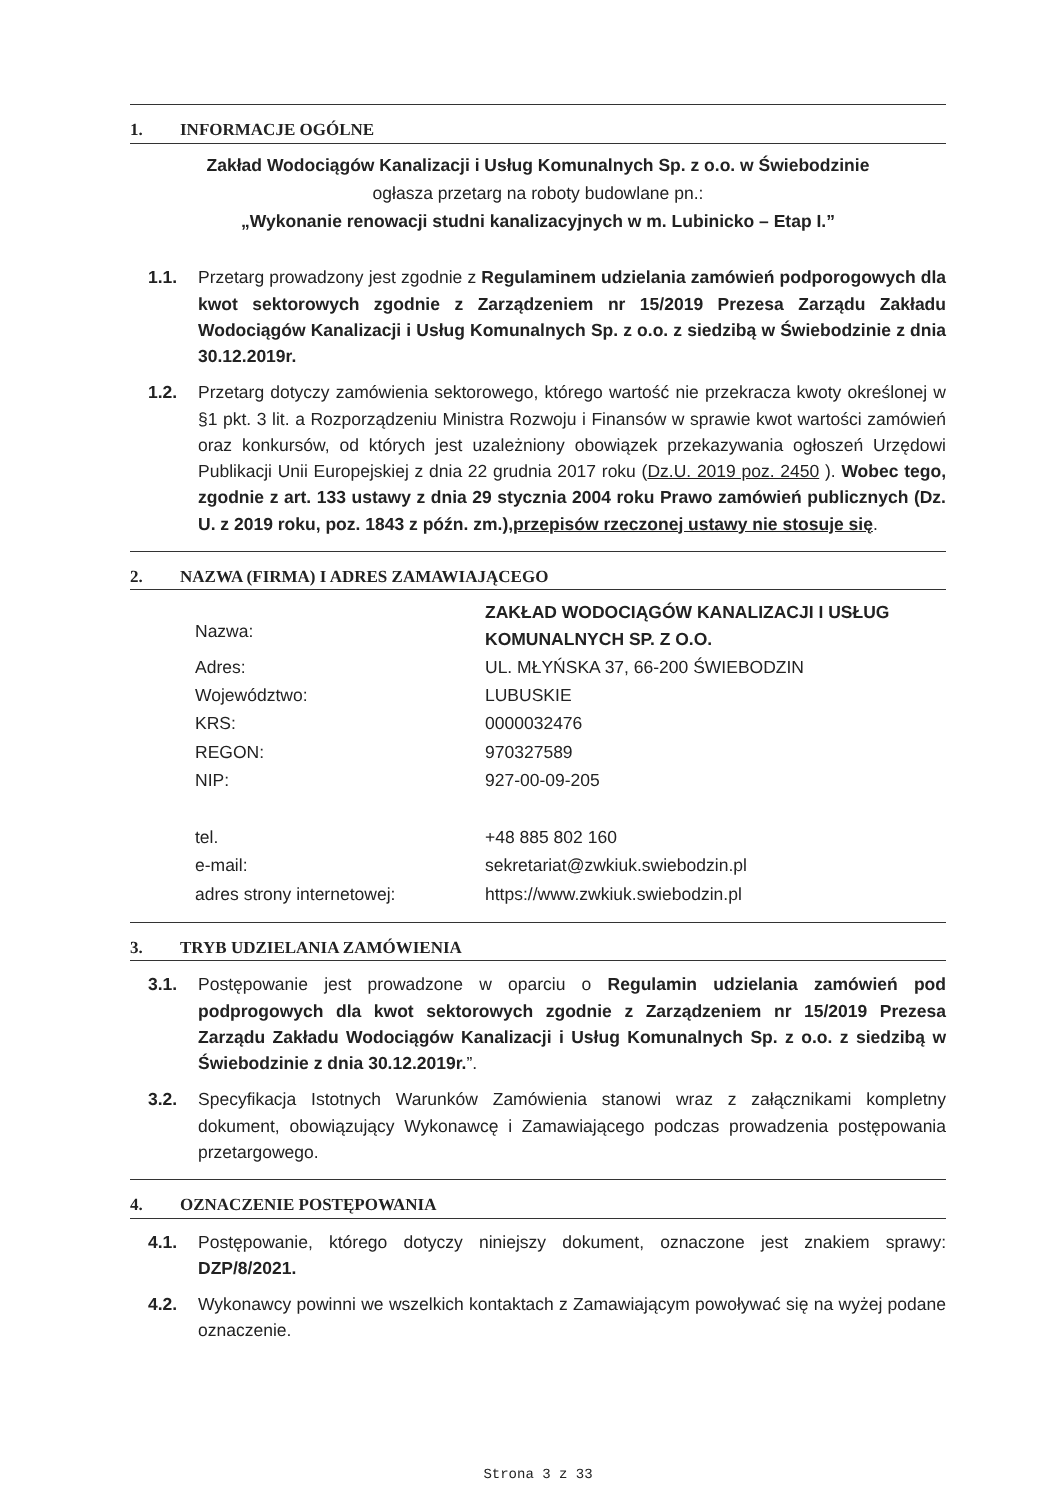1. INFORMACJE OGÓLNE
Zakład Wodociągów Kanalizacji i Usług Komunalnych Sp. z o.o. w Świebodzinie
ogłasza przetarg na roboty budowlane pn.:
„Wykonanie renowacji studni kanalizacyjnych w m. Lubinicko – Etap I.”
1.1. Przetarg prowadzony jest zgodnie z Regulaminem udzielania zamówień podporogowych dla kwot sektorowych zgodnie z Zarządzeniem nr 15/2019 Prezesa Zarządu Zakładu Wodociągów Kanalizacji i Usług Komunalnych Sp. z o.o. z siedzibą w Świebodzinie z dnia 30.12.2019r.
1.2. Przetarg dotyczy zamówienia sektorowego, którego wartość nie przekracza kwoty określonej w §1 pkt. 3 lit. a Rozporządzeniu Ministra Rozwoju i Finansów w sprawie kwot wartości zamówień oraz konkursów, od których jest uzależniony obowiązek przekazywania ogłoszeń Urzędowi Publikacji Unii Europejskiej z dnia 22 grudnia 2017 roku (Dz.U. 2019 poz. 2450 ). Wobec tego, zgodnie z art. 133 ustawy z dnia 29 stycznia 2004 roku Prawo zamówień publicznych (Dz. U. z 2019 roku, poz. 1843 z późn. zm.),przepisów rzeczonej ustawy nie stosuje się.
2. NAZWA (FIRMA) I ADRES ZAMAWIAJĄCEGO
| Nazwa: | ZAKŁAD WODOCIĄGÓW KANALIZACJI I USŁUG KOMUNALNYCH SP. Z O.O. |
| Adres: | UL. MŁYŃSKA 37, 66-200 ŚWIEBODZIN |
| Województwo: | LUBUSKIE |
| KRS: | 0000032476 |
| REGON: | 970327589 |
| NIP: | 927-00-09-205 |
| tel. | +48 885 802 160 |
| e-mail: | sekretariat@zwkiuk.swiebodzin.pl |
| adres strony internetowej: | https://www.zwkiuk.swiebodzin.pl |
3. TRYB UDZIELANIA ZAMÓWIENIA
3.1. Postępowanie jest prowadzone w oparciu o Regulamin udzielania zamówień pod podprogowych dla kwot sektorowych zgodnie z Zarządzeniem nr 15/2019 Prezesa Zarządu Zakładu Wodociągów Kanalizacji i Usług Komunalnych Sp. z o.o. z siedzibą w Świebodzinie z dnia 30.12.2019r.”.
3.2. Specyfikacja Istotnych Warunków Zamówienia stanowi wraz z załącznikami kompletny dokument, obowiązujący Wykonawcę i Zamawiającego podczas prowadzenia postępowania przetargowego.
4. OZNACZENIE POSTĘPOWANIA
4.1. Postępowanie, którego dotyczy niniejszy dokument, oznaczone jest znakiem sprawy: DZP/8/2021.
4.2. Wykonawcy powinni we wszelkich kontaktach z Zamawiającym powoływać się na wyżej podane oznaczenie.
Strona 3 z 33